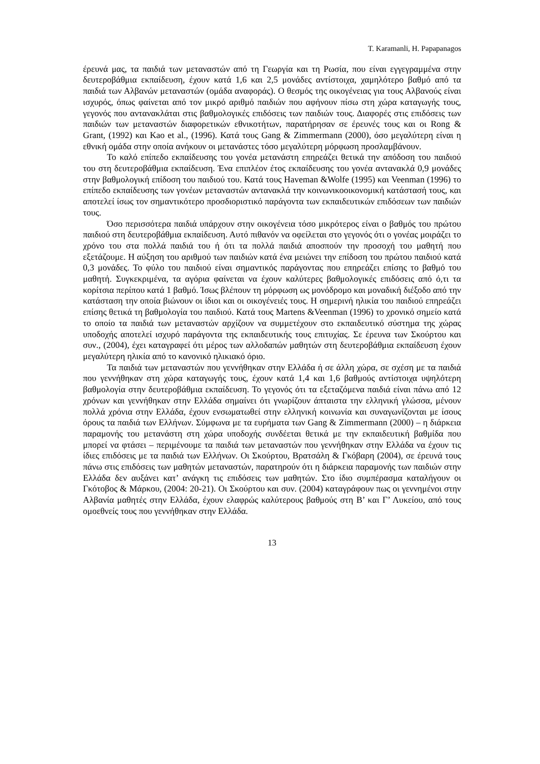T. Karamanli, H. Papapanagos
έρευνά μας, τα παιδιά των μεταναστών από τη Γεωργία και τη Ρωσία, που είναι εγγεγραμμένα στην δευτεροβάθμια εκπαίδευση, έχουν κατά 1,6 και 2,5 μονάδες αντίστοιχα, χαμηλότερο βαθμό από τα παιδιά των Αλβανών μεταναστών (ομάδα αναφοράς). Ο θεσμός της οικογένειας για τους Αλβανούς είναι ισχυρός, όπως φαίνεται από τον μικρό αριθμό παιδιών που αφήνουν πίσω στη χώρα καταγωγής τους, γεγονός που αντανακλάται στις βαθμολογικές επιδόσεις των παιδιών τους. Διαφορές στις επιδόσεις των παιδιών των μεταναστών διαφορετικών εθνικοτήτων, παρατήρησαν σε έρευνές τους και οι Rong & Grant, (1992) και Kao et al., (1996). Κατά τους Gang & Zimmermann (2000), όσο μεγαλύτερη είναι η εθνική ομάδα στην οποία ανήκουν οι μετανάστες τόσο μεγαλύτερη μόρφωση προσλαμβάνουν.
Το καλό επίπεδο εκπαίδευσης του γονέα μετανάστη επηρεάζει θετικά την απόδοση του παιδιού του στη δευτεροβάθμια εκπαίδευση. Ένα επιπλέον έτος εκπαίδευσης του γονέα αντανακλά 0,9 μονάδες στην βαθμολογική επίδοση του παιδιού του. Κατά τους Haveman &Wolfe (1995) και Veenman (1996) το επίπεδο εκπαίδευσης των γονέων μεταναστών αντανακλά την κοινωνικοοικονομική κατάστασή τους, και αποτελεί ίσως τον σημαντικότερο προσδιοριστικό παράγοντα των εκπαιδευτικών επιδόσεων των παιδιών τους.
Όσο περισσότερα παιδιά υπάρχουν στην οικογένεια τόσο μικρότερος είναι ο βαθμός του πρώτου παιδιού στη δευτεροβάθμια εκπαίδευση. Αυτό πιθανόν να οφείλεται στο γεγονός ότι ο γονέας μοιράζει το χρόνο του στα πολλά παιδιά του ή ότι τα πολλά παιδιά αποσπούν την προσοχή του μαθητή που εξετάζουμε. Η αύξηση του αριθμού των παιδιών κατά ένα μειώνει την επίδοση του πρώτου παιδιού κατά 0,3 μονάδες. Το φύλο του παιδιού είναι σημαντικός παράγοντας που επηρεάζει επίσης το βαθμό του μαθητή. Συγκεκριμένα, τα αγόρια φαίνεται να έχουν καλύτερες βαθμολογικές επιδόσεις από ό,τι τα κορίτσια περίπου κατά 1 βαθμό. Ίσως βλέπουν τη μόρφωση ως μονόδρομο και μοναδική διέξοδο από την κατάσταση την οποία βιώνουν οι ίδιοι και οι οικογένειές τους. Η σημερινή ηλικία του παιδιού επηρεάζει επίσης θετικά τη βαθμολογία του παιδιού. Κατά τους Martens &Veenman (1996) το χρονικό σημείο κατά το οποίο τα παιδιά των μεταναστών αρχίζουν να συμμετέχουν στο εκπαιδευτικό σύστημα της χώρας υποδοχής αποτελεί ισχυρό παράγοντα της εκπαιδευτικής τους επιτυχίας. Σε έρευνα των Σκούρτου και συν., (2004), έχει καταγραφεί ότι μέρος των αλλοδαπών μαθητών στη δευτεροβάθμια εκπαίδευση έχουν μεγαλύτερη ηλικία από το κανονικό ηλικιακό όριο.
Τα παιδιά των μεταναστών που γεννήθηκαν στην Ελλάδα ή σε άλλη χώρα, σε σχέση με τα παιδιά που γεννήθηκαν στη χώρα καταγωγής τους, έχουν κατά 1,4 και 1,6 βαθμούς αντίστοιχα υψηλότερη βαθμολογία στην δευτεροβάθμια εκπαίδευση. Το γεγονός ότι τα εξεταζόμενα παιδιά είναι πάνω από 12 χρόνων και γεννήθηκαν στην Ελλάδα σημαίνει ότι γνωρίζουν άπταιστα την ελληνική γλώσσα, μένουν πολλά χρόνια στην Ελλάδα, έχουν ενσωματωθεί στην ελληνική κοινωνία και συναγωνίζονται με ίσους όρους τα παιδιά των Ελλήνων. Σύμφωνα με τα ευρήματα των Gang & Zimmermann (2000) – η διάρκεια παραμονής του μετανάστη στη χώρα υποδοχής συνδέεται θετικά με την εκπαιδευτική βαθμίδα που μπορεί να φτάσει – περιμένουμε τα παιδιά των μεταναστών που γεννήθηκαν στην Ελλάδα να έχουν τις ίδιες επιδόσεις με τα παιδιά των Ελλήνων. Οι Σκούρτου, Βρατσάλη & Γκόβαρη (2004), σε έρευνά τους πάνω στις επιδόσεις των μαθητών μεταναστών, παρατηρούν ότι η διάρκεια παραμονής των παιδιών στην Ελλάδα δεν αυξάνει κατ’ ανάγκη τις επιδόσεις των μαθητών. Στο ίδιο συμπέρασμα καταλήγουν οι Γκότοβος & Μάρκου, (2004: 20-21). Οι Σκούρτου και συν. (2004) καταγράφουν πως οι γεννημένοι στην Αλβανία μαθητές στην Ελλάδα, έχουν ελαφρώς καλύτερους βαθμούς στη Β’ και Γ’ Λυκείου, από τους ομοεθνείς τους που γεννήθηκαν στην Ελλάδα.
13